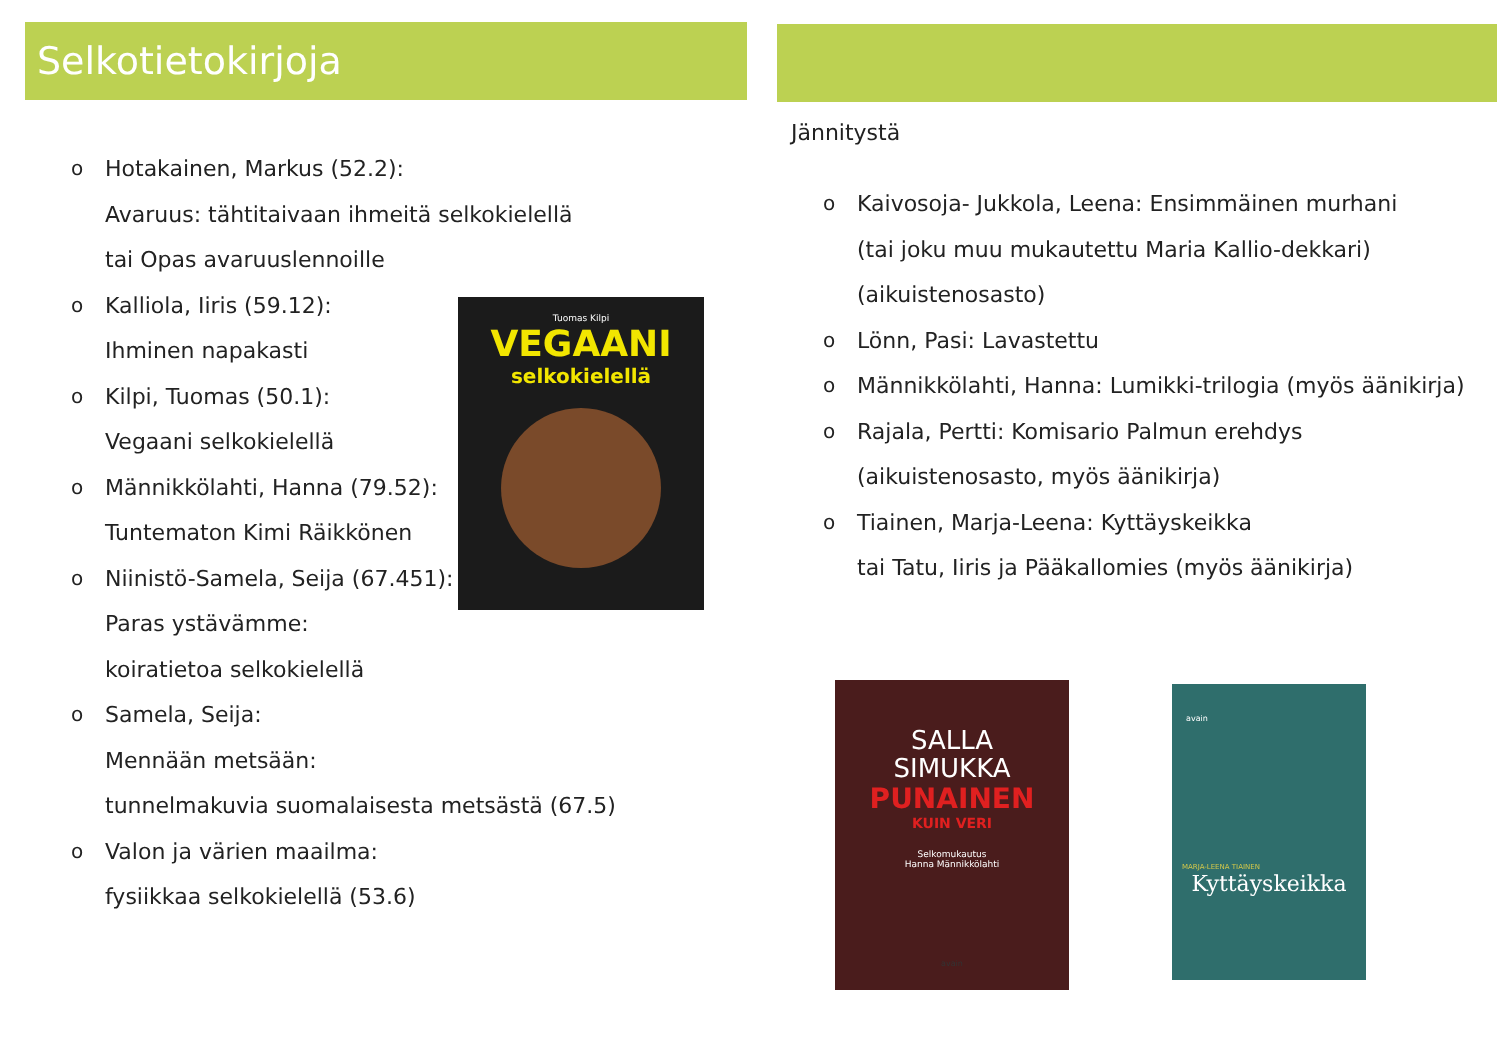Selkotietokirjoja
o Hotakainen, Markus (52.2):
Avaruus: tähtitaivaan ihmeitä selkokielellä
tai Opas avaruuslennoille
o Kalliola, Iiris (59.12):
Ihminen napakasti
o Kilpi, Tuomas (50.1):
Vegaani selkokielellä
o Männikkölahti, Hanna (79.52):
Tuntematon Kimi Räikkönen
o Niinistö-Samela, Seija (67.451):
Paras ystävämme:
koiratietoa selkokielellä
o Samela, Seija:
Mennään metsään:
tunnelmakuvia suomalaisesta metsästä (67.5)
o Valon ja värien maailma:
fysiikkaa selkokielellä (53.6)
Tuomas Kilpi
VEGAANI
selkokielellä
Jännitystä
o Kaivosoja- Jukkola, Leena: Ensimmäinen murhani
(tai joku muu mukautettu Maria Kallio-dekkari)
(aikuistenosasto)
o Lönn, Pasi: Lavastettu
o Männikkölahti, Hanna: Lumikki-trilogia (myös äänikirja)
o Rajala, Pertti: Komisario Palmun erehdys
(aikuistenosasto, myös äänikirja)
o Tiainen, Marja-Leena: Kyttäyskeikka
tai Tatu, Iiris ja Pääkallomies (myös äänikirja)
SALLA
SIMUKKA
PUNAINEN
KUIN VERI
Selkomukautus
Hanna Männikkölahti
avain
avain
MARJA-LEENA TIAINEN
Kyttäyskeikka